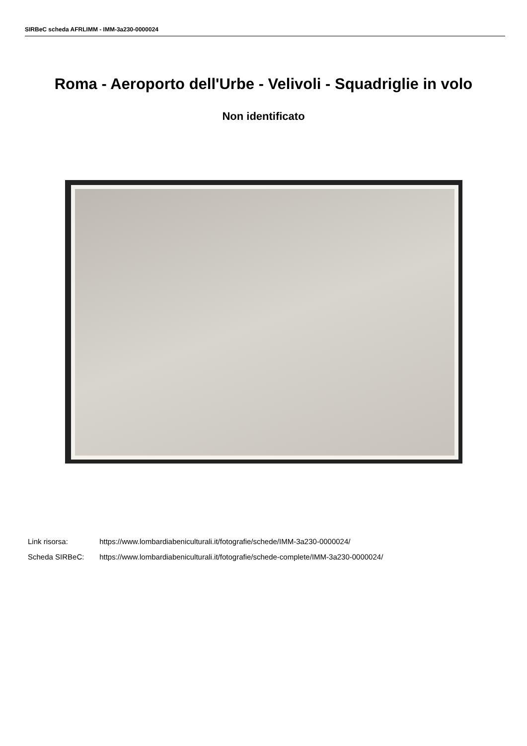SIRBeC scheda AFRLIMM - IMM-3a230-0000024
Roma - Aeroporto dell'Urbe - Velivoli - Squadriglie in volo
Non identificato
Link risorsa: https://www.lombardiabeniculturali.it/fotografie/schede/IMM-3a230-0000024/
Scheda SIRBeC: https://www.lombardiabeniculturali.it/fotografie/schede-complete/IMM-3a230-0000024/